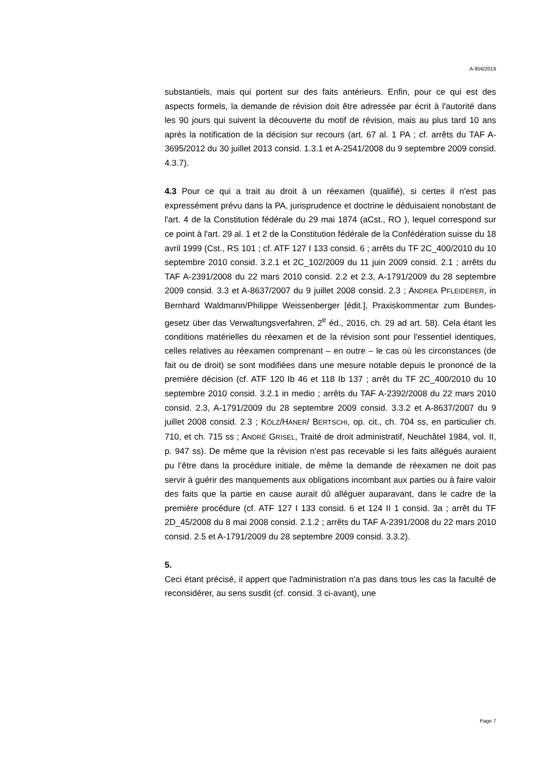A-956/2019
substantiels, mais qui portent sur des faits antérieurs. Enfin, pour ce qui est des aspects formels, la demande de révision doit être adressée par écrit à l'autorité dans les 90 jours qui suivent la découverte du motif de révision, mais au plus tard 10 ans après la notification de la décision sur recours (art. 67 al. 1 PA ; cf. arrêts du TAF A-3695/2012 du 30 juillet 2013 consid. 1.3.1 et A-2541/2008 du 9 septembre 2009 consid. 4.3.7).
4.3 Pour ce qui a trait au droit à un réexamen (qualifié), si certes il n'est pas expressément prévu dans la PA, jurisprudence et doctrine le déduisaient nonobstant de l'art. 4 de la Constitution fédérale du 29 mai 1874 (aCst., RO ), lequel correspond sur ce point à l'art. 29 al. 1 et 2 de la Constitution fédérale de la Confédération suisse du 18 avril 1999 (Cst., RS 101 ; cf. ATF 127 I 133 consid. 6 ; arrêts du TF 2C_400/2010 du 10 septembre 2010 consid. 3.2.1 et 2C_102/2009 du 11 juin 2009 consid. 2.1 ; arrêts du TAF A-2391/2008 du 22 mars 2010 consid. 2.2 et 2.3, A-1791/2009 du 28 septembre 2009 consid. 3.3 et A-8637/2007 du 9 juillet 2008 consid. 2.3 ; ANDREA PFLEIDERER, in Bernhard Waldmann/Philippe Weissenberger [édit.], Praxiskommentar zum Bundes-gesetz über das Verwaltungsverfahren, 2<sup>e</sup> éd., 2016, ch. 29 ad art. 58). Cela étant les conditions matérielles du réexamen et de la révision sont pour l'essentiel identiques, celles relatives au réexamen comprenant – en outre – le cas où les circonstances (de fait ou de droit) se sont modifiées dans une mesure notable depuis le prononcé de la première décision (cf. ATF 120 Ib 46 et 118 Ib 137 ; arrêt du TF 2C_400/2010 du 10 septembre 2010 consid. 3.2.1 in medio ; arrêts du TAF A-2392/2008 du 22 mars 2010 consid. 2.3, A-1791/2009 du 28 septembre 2009 consid. 3.3.2 et A-8637/2007 du 9 juillet 2008 consid. 2.3 ; KÖLZ/HÄNER/ BERTSCHI, op. cit., ch. 704 ss, en particulier ch. 710, et ch. 715 ss ; ANDRÉ GRISEL, Traité de droit administratif, Neuchâtel 1984, vol. II, p. 947 ss). De même que la révision n’est pas recevable si les faits allégués auraient pu l’être dans la procédure initiale, de même la demande de réexamen ne doit pas servir à guérir des manquements aux obligations incombant aux parties ou à faire valoir des faits que la partie en cause aurait dû alléguer auparavant, dans le cadre de la première procédure (cf. ATF 127 I 133 consid. 6 et 124 II 1 consid. 3a ; arrêt du TF 2D_45/2008 du 8 mai 2008 consid. 2.1.2 ; arrêts du TAF A-2391/2008 du 22 mars 2010 consid. 2.5 et A-1791/2009 du 28 septembre 2009 consid. 3.3.2).
5.
Ceci étant précisé, il appert que l'administration n'a pas dans tous les cas la faculté de reconsidérer, au sens susdit (cf. consid. 3 ci-avant), une
Page 7